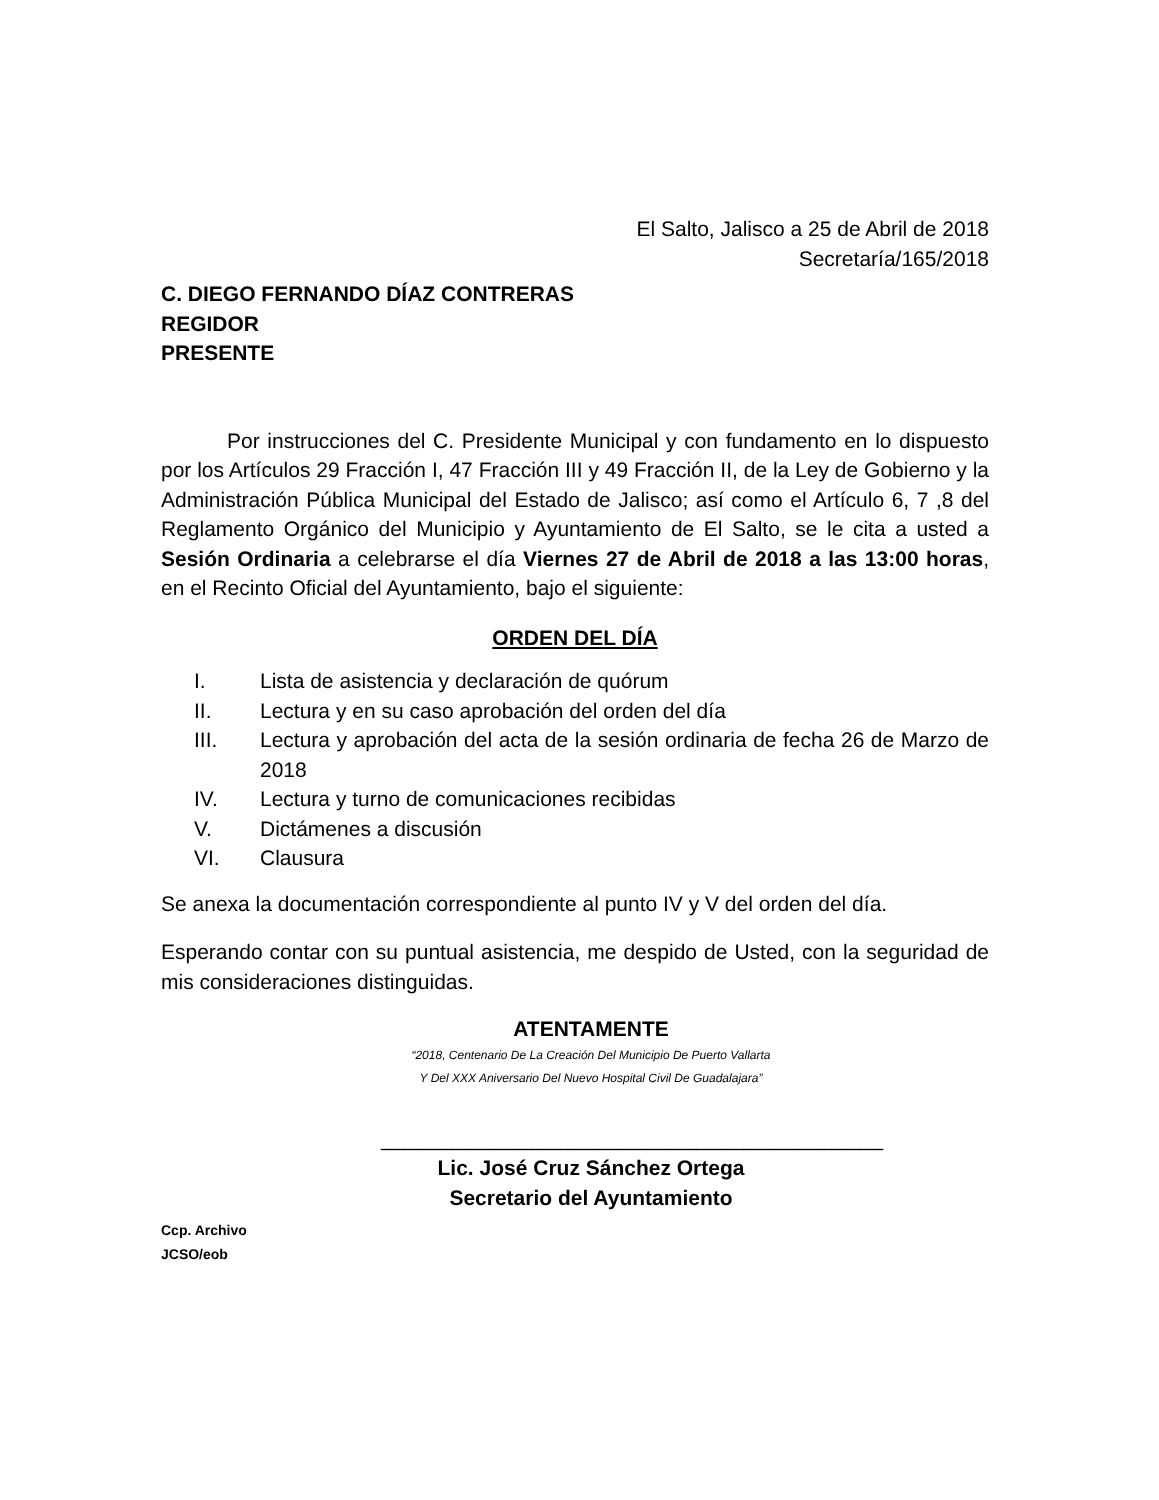El Salto, Jalisco a 25 de Abril de 2018
Secretaría/165/2018
C. DIEGO FERNANDO DÍAZ CONTRERAS
REGIDOR
PRESENTE
Por instrucciones del C. Presidente Municipal y con fundamento en lo dispuesto por los Artículos 29 Fracción I, 47 Fracción III y 49 Fracción II, de la Ley de Gobierno y la Administración Pública Municipal del Estado de Jalisco; así como el Artículo 6, 7 ,8 del Reglamento Orgánico del Municipio y Ayuntamiento de El Salto, se le cita a usted a Sesión Ordinaria a celebrarse el día Viernes 27 de Abril de 2018 a las 13:00 horas, en el Recinto Oficial del Ayuntamiento, bajo el siguiente:
ORDEN DEL DÍA
I. Lista de asistencia y declaración de quórum
II. Lectura y en su caso aprobación del orden del día
III. Lectura y aprobación del acta de la sesión ordinaria de fecha 26 de Marzo de 2018
IV. Lectura y turno de comunicaciones recibidas
V. Dictámenes a discusión
VI. Clausura
Se anexa la documentación correspondiente al punto IV y V del orden del día.
Esperando contar con su puntual asistencia, me despido de Usted, con la seguridad de mis consideraciones distinguidas.
ATENTAMENTE
“2018, Centenario De La Creación Del Municipio De Puerto Vallarta
Y Del XXX Aniversario Del Nuevo Hospital Civil De Guadalajara”
___________________________________________
Lic. José Cruz Sánchez Ortega
Secretario del Ayuntamiento
Ccp. Archivo
JCSO/eob